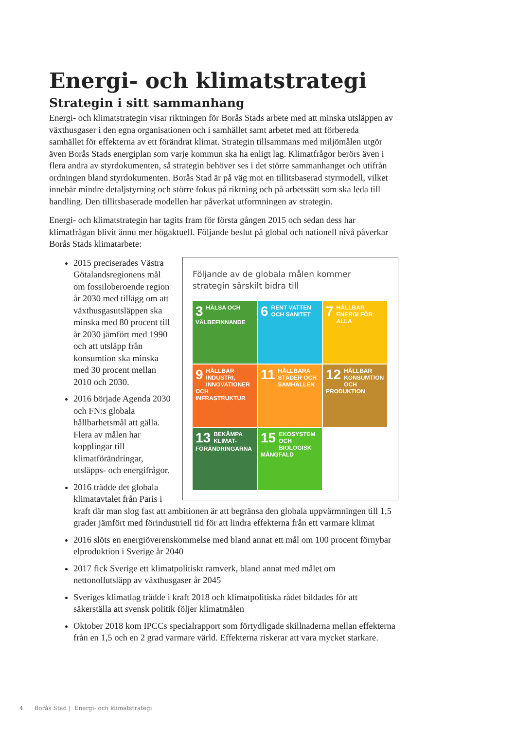Energi- och klimatstrategi
Strategin i sitt sammanhang
Energi- och klimatstrategin visar riktningen för Borås Stads arbete med att minska utsläppen av växthusgaser i den egna organisationen och i samhället samt arbetet med att förbereda samhället för effekterna av ett förändrat klimat. Strategin tillsammans med miljömålen utgör även Borås Stads energiplan som varje kommun ska ha enligt lag. Klimatfrågor berörs även i flera andra av styrdokumenten, så strategin behöver ses i det större sammanhanget och utifrån ordningen bland styrdokumenten. Borås Stad är på väg mot en tillitsbaserad styrmodell, vilket innebär mindre detaljstyrning och större fokus på riktning och på arbetssätt som ska leda till handling. Den tillitsbaserade modellen har påverkat utformningen av strategin.
Energi- och klimatstrategin har tagits fram för första gången 2015 och sedan dess har klimatfrågan blivit ännu mer högaktuell. Följande beslut på global och nationell nivå påverkar Borås Stads klimatarbete:
Följande av de globala målen kommer strategin särskilt bidra till
3 HÄLSA OCH VÄLBEFINNANDE
6 RENT VATTEN OCH SANITET
7 HÅLLBAR ENERGI FÖR ALLA
9 HÅLLBAR INDUSTRI, INNOVATIONER OCH INFRASTRUKTUR
11 HÅLLBARA STÄDER OCH SAMHÄLLEN
12 HÅLLBAR KONSUMTION OCH PRODUKTION
13 BEKÄMPA KLIMAT-FÖRÄNDRINGARNA
15 EKOSYSTEM OCH BIOLOGISK MÅNGFALD
2015 preciserades Västra Götalandsregionens mål om fossiloberoende region år 2030 med tillägg om att växthusgasutsläppen ska minska med 80 procent till år 2030 jämfört med 1990 och att utsläpp från konsumtion ska minska med 30 procent mellan 2010 och 2030.
2016 började Agenda 2030 och FN:s globala hållbarhetsmål att gälla. Flera av målen har kopplingar till klimatförändringar, utsläpps- och energifrågor.
2016 trädde det globala klimatavtalet från Paris i kraft där man slog fast att ambitionen är att begränsa den globala uppvärmningen till 1,5 grader jämfört med förindustriell tid för att lindra effekterna från ett varmare klimat
2016 slöts en energiöverenskommelse med bland annat ett mål om 100 procent förnybar elproduktion i Sverige år 2040
2017 fick Sverige ett klimatpolitiskt ramverk, bland annat med målet om nettonollutsläpp av växthusgaser år 2045
Sveriges klimatlag trädde i kraft 2018 och klimatpolitiska rådet bildades för att säkerställa att svensk politik följer klimatmålen
Oktober 2018 kom IPCCs specialrapport som förtydligade skillnaderna mellan effekterna från en 1,5 och en 2 grad varmare värld. Effekterna riskerar att vara mycket starkare.
4 Borås Stad | Energi- och klimatstrategi